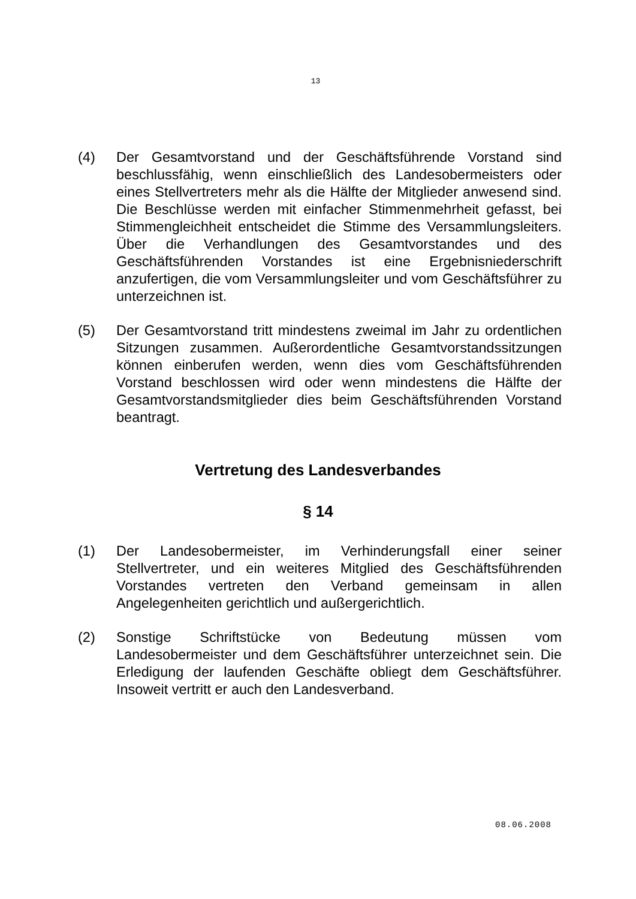13
(4) Der Gesamtvorstand und der Geschäftsführende Vorstand sind beschlussfähig, wenn einschließlich des Landesobermeisters oder eines Stellvertreters mehr als die Hälfte der Mitglieder anwesend sind. Die Beschlüsse werden mit einfacher Stimmenmehrheit gefasst, bei Stimmengleichheit entscheidet die Stimme des Versammlungsleiters. Über die Verhandlungen des Gesamtvorstandes und des Geschäftsführenden Vorstandes ist eine Ergebnisniederschrift anzufertigen, die vom Versammlungsleiter und vom Geschäftsführer zu unterzeichnen ist.
(5) Der Gesamtvorstand tritt mindestens zweimal im Jahr zu ordentlichen Sitzungen zusammen. Außerordentliche Gesamtvorstandssitzungen können einberufen werden, wenn dies vom Geschäftsführenden Vorstand beschlossen wird oder wenn mindestens die Hälfte der Gesamtvorstandsmitglieder dies beim Geschäftsführenden Vorstand beantragt.
Vertretung des Landesverbandes
§ 14
(1) Der Landesobermeister, im Verhinderungsfall einer seiner Stellvertreter, und ein weiteres Mitglied des Geschäftsführenden Vorstandes vertreten den Verband gemeinsam in allen Angelegenheiten gerichtlich und außergerichtlich.
(2) Sonstige Schriftstücke von Bedeutung müssen vom Landesobermeister und dem Geschäftsführer unterzeichnet sein. Die Erledigung der laufenden Geschäfte obliegt dem Geschäftsführer. Insoweit vertritt er auch den Landesverband.
08.06.2008